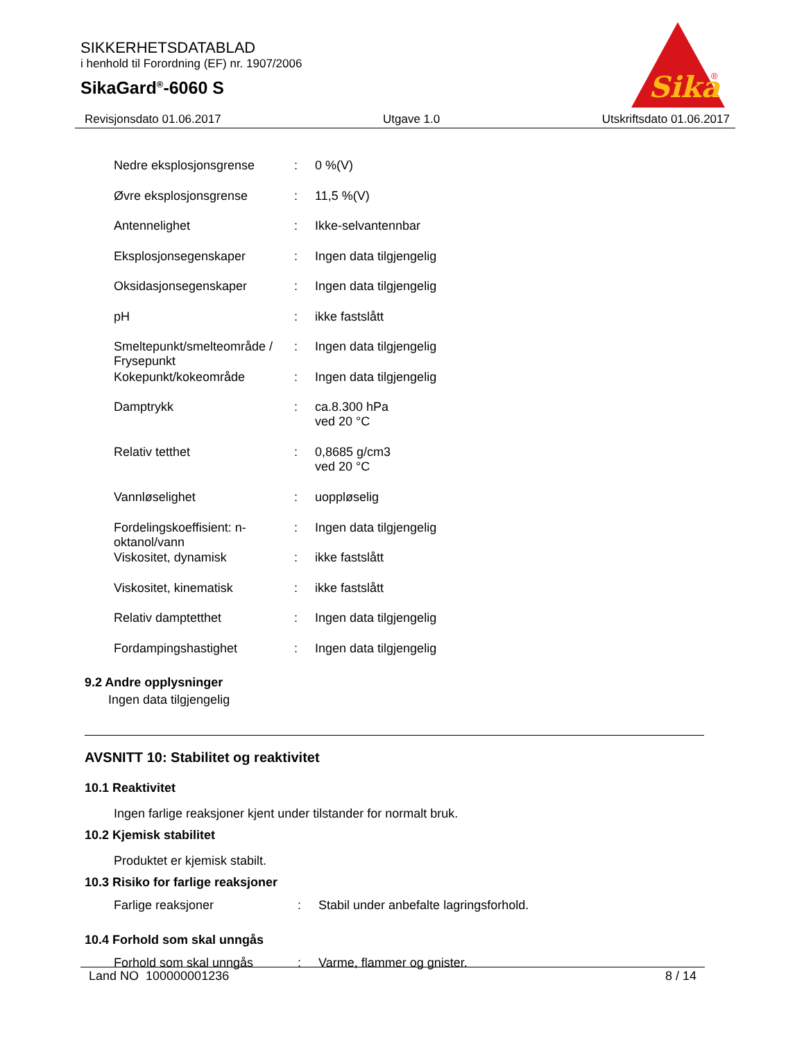SIKKERHETSDATABLAD
i henhold til Forordning (EF) nr. 1907/2006
SikaGard<sup>®</sup>-6060 S
Sika
®
Revisjonsdato 01.06.2017 Utgave 1.0 Utskriftsdato 01.06.2017
Nedre eksplosjonsgrense : 0 %(V)
Øvre eksplosjonsgrense : 11,5 %(V)
Antennelighet : Ikke-selvantennbar
Eksplosjonsegenskaper : Ingen data tilgjengelig
Oksidasjonsegenskaper : Ingen data tilgjengelig
pH : ikke fastslått
Smeltepunkt/smelteområde / Frysepunkt
: Ingen data tilgjengelig
Kokepunkt/kokeområde : Ingen data tilgjengelig
Damptrykk : ca.8.300 hPa
ved 20 °C
Relativ tetthet : 0,8685 g/cm3
ved 20 °C
Vannløselighet : uoppløselig
Fordelingskoeffisient: n-oktanol/vann
: Ingen data tilgjengelig
Viskositet, dynamisk : ikke fastslått
Viskositet, kinematisk : ikke fastslått
Relativ damptetthet : Ingen data tilgjengelig
Fordampingshastighet : Ingen data tilgjengelig
9.2 Andre opplysninger
Ingen data tilgjengelig
AVSNITT 10: Stabilitet og reaktivitet
10.1 Reaktivitet
Ingen farlige reaksjoner kjent under tilstander for normalt bruk.
10.2 Kjemisk stabilitet
Produktet er kjemisk stabilt.
10.3 Risiko for farlige reaksjoner
Farlige reaksjoner : Stabil under anbefalte lagringsforhold.
10.4 Forhold som skal unngås
Forhold som skal unngås : Varme, flammer og gnister.
Land NO 100000001236 8 / 14